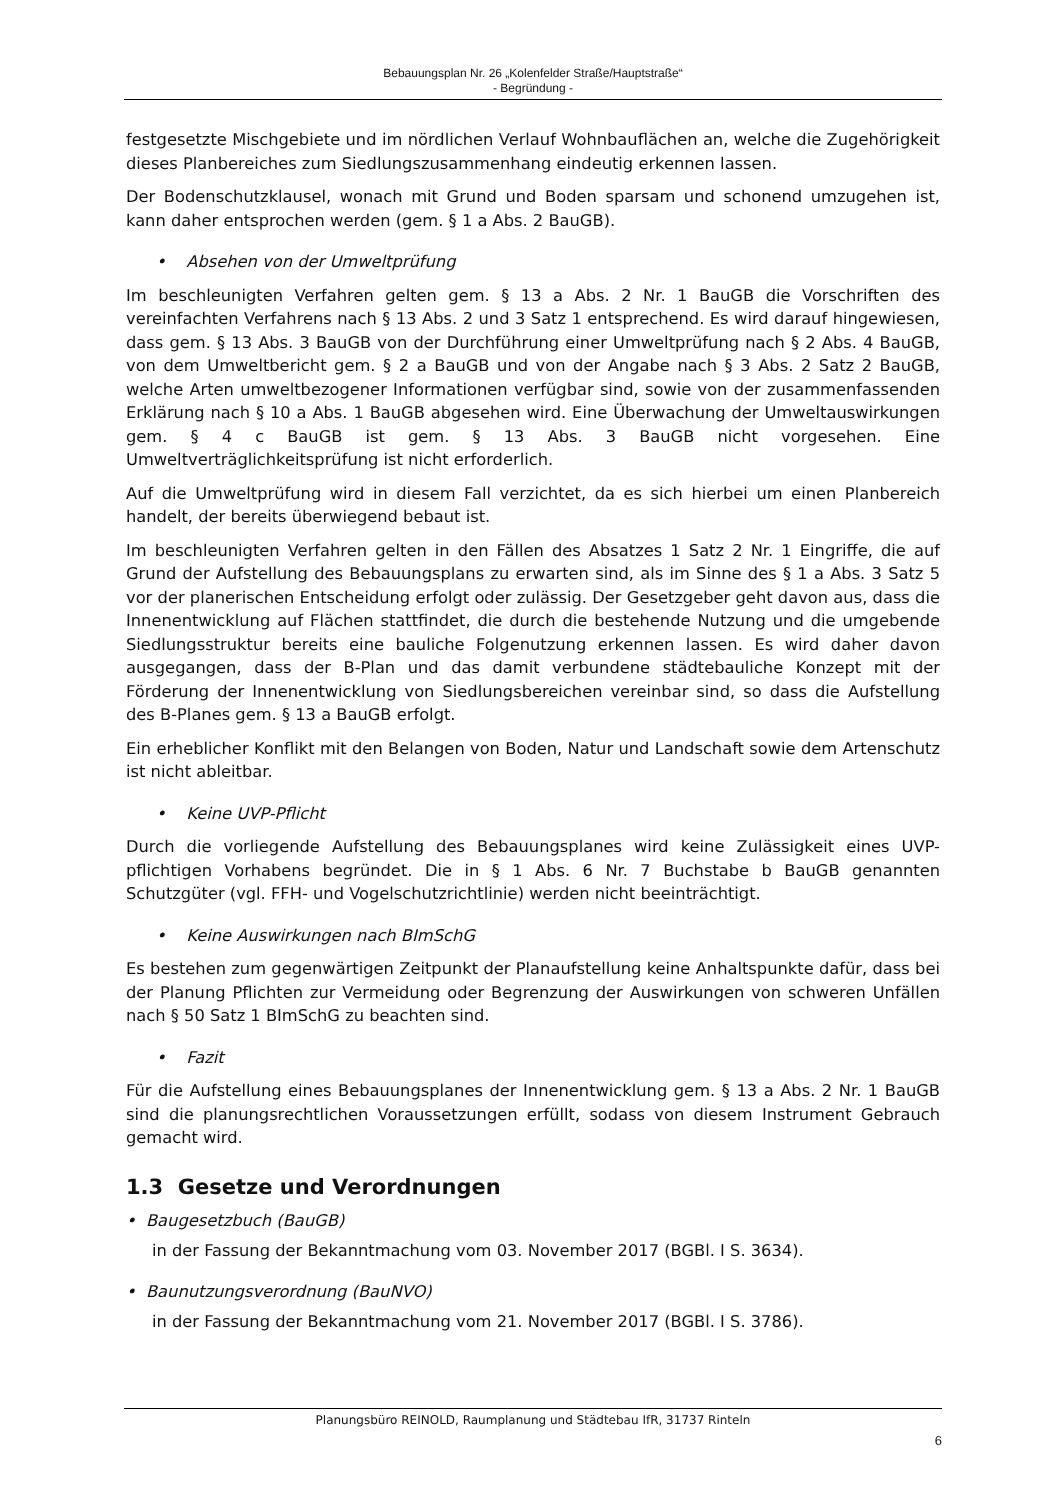Bebauungsplan Nr. 26 „Kolenfelder Straße/Hauptstraße“
- Begründung -
festgesetzte Mischgebiete und im nördlichen Verlauf Wohnbauflächen an, welche die Zugehörigkeit dieses Planbereiches zum Siedlungszusammenhang eindeutig erkennen lassen.
Der Bodenschutzklausel, wonach mit Grund und Boden sparsam und schonend umzugehen ist, kann daher entsprochen werden (gem. § 1 a Abs. 2 BauGB).
• Absehen von der Umweltprüfung
Im beschleunigten Verfahren gelten gem. § 13 a Abs. 2 Nr. 1 BauGB die Vorschriften des vereinfachten Verfahrens nach § 13 Abs. 2 und 3 Satz 1 entsprechend. Es wird darauf hingewiesen, dass gem. § 13 Abs. 3 BauGB von der Durchführung einer Umweltprüfung nach § 2 Abs. 4 BauGB, von dem Umweltbericht gem. § 2 a BauGB und von der Angabe nach § 3 Abs. 2 Satz 2 BauGB, welche Arten umweltbezogener Informationen verfügbar sind, sowie von der zusammenfassenden Erklärung nach § 10 a Abs. 1 BauGB abgesehen wird. Eine Überwachung der Umweltauswirkungen gem. § 4 c BauGB ist gem. § 13 Abs. 3 BauGB nicht vorgesehen. Eine Umweltverträglichkeitsprüfung ist nicht erforderlich.
Auf die Umweltprüfung wird in diesem Fall verzichtet, da es sich hierbei um einen Planbereich handelt, der bereits überwiegend bebaut ist.
Im beschleunigten Verfahren gelten in den Fällen des Absatzes 1 Satz 2 Nr. 1 Eingriffe, die auf Grund der Aufstellung des Bebauungsplans zu erwarten sind, als im Sinne des § 1 a Abs. 3 Satz 5 vor der planerischen Entscheidung erfolgt oder zulässig. Der Gesetzgeber geht davon aus, dass die Innenentwicklung auf Flächen stattfindet, die durch die bestehende Nutzung und die umgebende Siedlungsstruktur bereits eine bauliche Folgenutzung erkennen lassen. Es wird daher davon ausgegangen, dass der B-Plan und das damit verbundene städtebauliche Konzept mit der Förderung der Innenentwicklung von Siedlungsbereichen vereinbar sind, so dass die Aufstellung des B-Planes gem. § 13 a BauGB erfolgt.
Ein erheblicher Konflikt mit den Belangen von Boden, Natur und Landschaft sowie dem Artenschutz ist nicht ableitbar.
• Keine UVP-Pflicht
Durch die vorliegende Aufstellung des Bebauungsplanes wird keine Zulässigkeit eines UVP-pflichtigen Vorhabens begründet. Die in § 1 Abs. 6 Nr. 7 Buchstabe b BauGB genannten Schutzgüter (vgl. FFH- und Vogelschutzrichtlinie) werden nicht beeinträchtigt.
• Keine Auswirkungen nach BImSchG
Es bestehen zum gegenwärtigen Zeitpunkt der Planaufstellung keine Anhaltspunkte dafür, dass bei der Planung Pflichten zur Vermeidung oder Begrenzung der Auswirkungen von schweren Unfällen nach § 50 Satz 1 BImSchG zu beachten sind.
• Fazit
Für die Aufstellung eines Bebauungsplanes der Innenentwicklung gem. § 13 a Abs. 2 Nr. 1 BauGB sind die planungsrechtlichen Voraussetzungen erfüllt, sodass von diesem Instrument Gebrauch gemacht wird.
1.3 Gesetze und Verordnungen
• Baugesetzbuch (BauGB)
in der Fassung der Bekanntmachung vom 03. November 2017 (BGBl. I S. 3634).
• Baunutzungsverordnung (BauNVO)
in der Fassung der Bekanntmachung vom 21. November 2017 (BGBl. I S. 3786).
Planungsbüro REINOLD, Raumplanung und Städtebau IfR, 31737 Rinteln
6